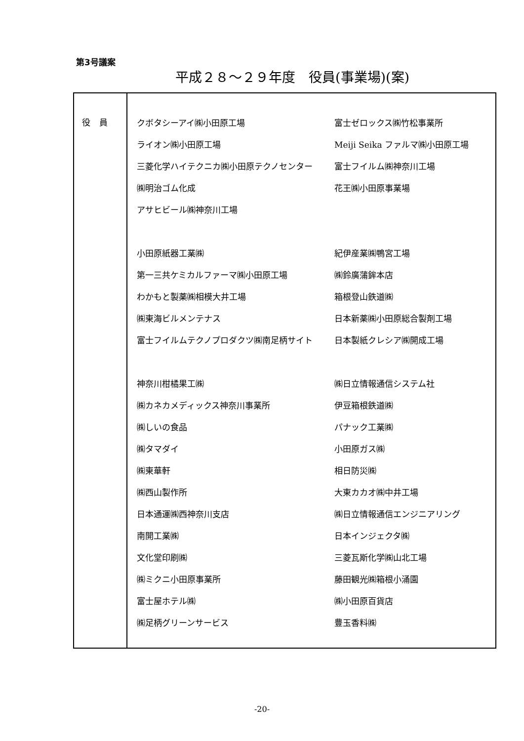第3号議案
平成２８～２９年度　役員(事業場)(案)
| 役員 | クボタシーアイ㈱小田原工場 富士ゼロックス㈱竹松事業所 ライオン㈱小田原工場 Meiji Seika ファルマ㈱小田原工場 三菱化学ハイテクニカ㈱小田原テクノセンター 富士フイルム㈱神奈川工場 ㈱明治ゴム化成 花王㈱小田原事業場 アサヒビール㈱神奈川工場 小田原紙器工業㈱ 紀伊産業㈱鴨宮工場 第一三共ケミカルファーマ㈱小田原工場 ㈱鈴廣蒲鉾本店 わかもと製薬㈱相模大井工場 箱根登山鉄道㈱ ㈱東海ビルメンテナス 日本新薬㈱小田原総合製剤工場 富士フイルムテクノプロダクツ㈱南足柄サイト 日本製紙クレシア㈱開成工場 神奈川柑橘果工㈱ ㈱日立情報通信システム社 ㈱カネカメディックス神奈川事業所 伊豆箱根鉄道㈱ ㈱しいの食品 パナック工業㈱ ㈱タマダイ 小田原ガス㈱ ㈱東華軒 相日防災㈱ ㈱西山製作所 大東カカオ㈱中井工場 日本通運㈱西神奈川支店 ㈱日立情報通信エンジニアリング 南開工業㈱ 日本インジェクタ㈱ 文化堂印刷㈱ 三菱瓦斯化学㈱山北工場 ㈱ミクニ小田原事業所 藤田観光㈱箱根小涌園 富士屋ホテル㈱ ㈱小田原百貨店 ㈱足柄グリーンサービス 豊玉香料㈱ |
-20-